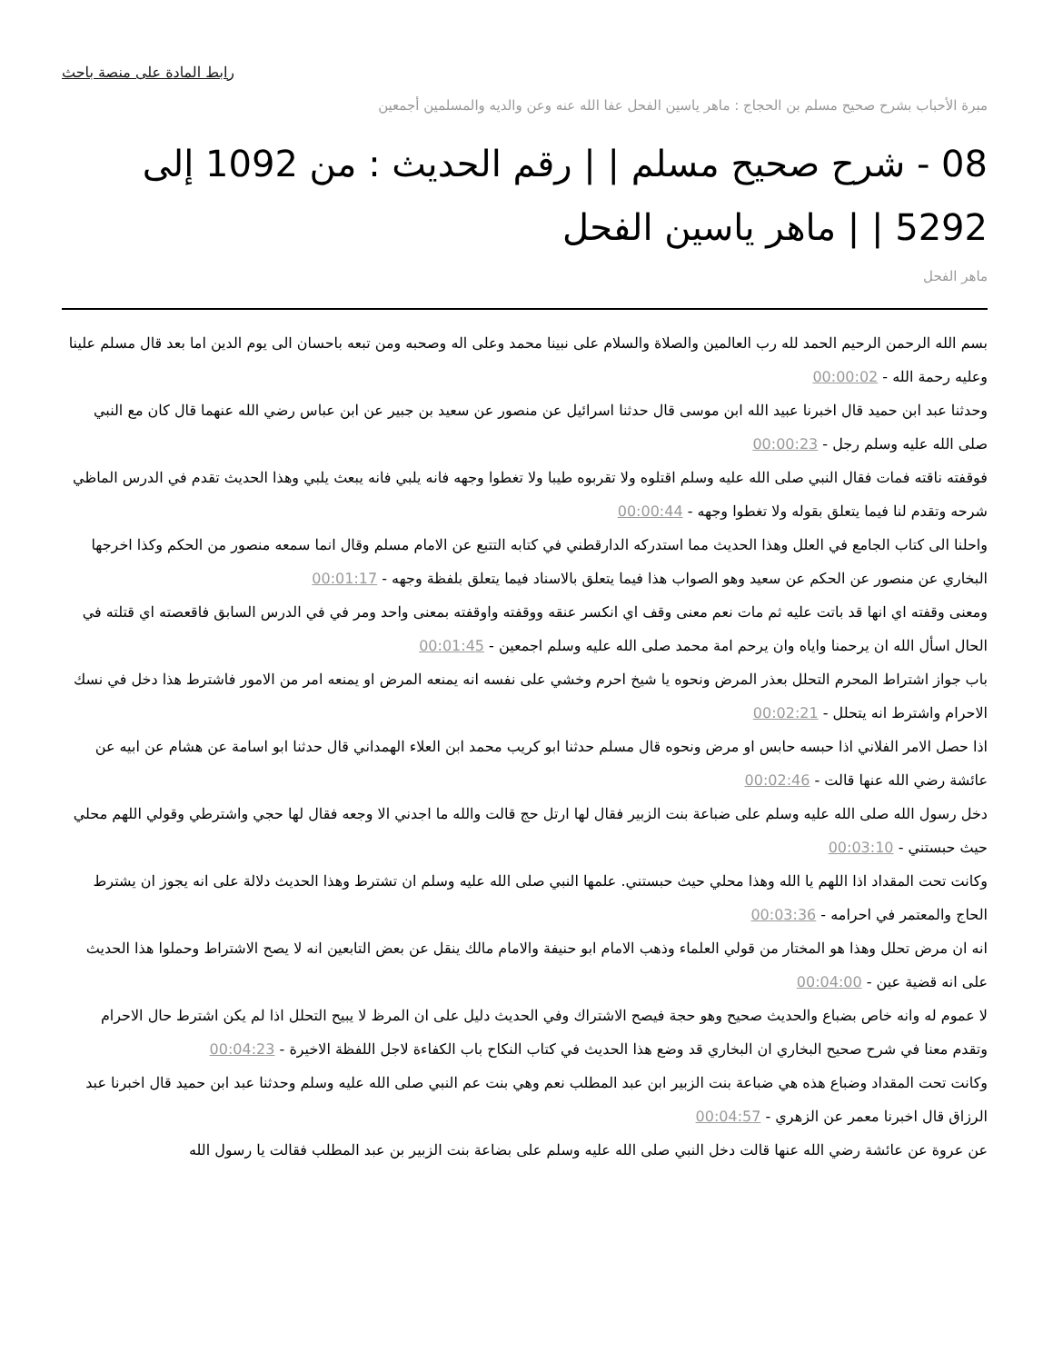رابط المادة على منصة باحث
مبرة الأحباب بشرح صحيح مسلم بن الحجاج : ماهر ياسين الفحل عفا الله عنه وعن والديه والمسلمين أجمعين
08 - شرح صحيح مسلم | | رقم الحديث : من 1092 إلى 5292 | | ماهر ياسين الفحل
ماهر الفحل
بسم الله الرحمن الرحيم الحمد لله رب العالمين والصلاة والسلام على نبينا محمد وعلى اله وصحبه ومن تبعه باحسان الى يوم الدين اما بعد قال مسلم علينا وعليه رحمة الله - 00:00:02
وحدثنا عبد ابن حميد قال اخبرنا عبيد الله ابن موسى قال حدثنا اسرائيل عن منصور عن سعيد بن جبير عن ابن عباس رضي الله عنهما قال كان مع النبي صلى الله عليه وسلم رجل - 00:00:23
فوقفته ناقته فمات فقال النبي صلى الله عليه وسلم اقتلوه ولا تقربوه طيبا ولا تغطوا وجهه فانه يلبي فانه يبعث يلبي وهذا الحديث تقدم في الدرس الماظي شرحه وتقدم لنا فيما يتعلق بقوله ولا تغطوا وجهه - 00:00:44
واحلنا الى كتاب الجامع في العلل وهذا الحديث مما استدركه الدارقطني في كتابه التتبع عن الامام مسلم وقال انما سمعه منصور من الحكم وكذا اخرجها البخاري عن منصور عن الحكم عن سعيد وهو الصواب هذا فيما يتعلق بالاسناد فيما يتعلق بلفظة وجهه - 00:01:17
ومعنى وقفته اي انها قد باتت عليه ثم مات نعم معنى وقف اي انكسر عنقه ووقفته واوقفته بمعنى واحد ومر في في الدرس السابق فاقعصته اي قتلته في الحال اسأل الله ان يرحمنا واياه وان يرحم امة محمد صلى الله عليه وسلم اجمعين - 00:01:45
باب جواز اشتراط المحرم التحلل بعذر المرض ونحوه يا شيخ احرم وخشي على نفسه انه يمنعه المرض او يمنعه امر من الامور فاشترط هذا دخل في نسك الاحرام واشترط انه يتحلل - 00:02:21
اذا حصل الامر الفلاني اذا حبسه حابس او مرض ونحوه قال مسلم حدثنا ابو كريب محمد ابن العلاء الهمداني قال حدثنا ابو اسامة عن هشام عن ابيه عن عائشة رضي الله عنها قالت - 00:02:46
دخل رسول الله صلى الله عليه وسلم على ضباعة بنت الزبير فقال لها ارتل حج قالت والله ما اجدني الا وجعه فقال لها حجي واشترطي وقولي اللهم محلي حيث حبستني - 00:03:10
وكانت تحت المقداد اذا اللهم يا الله وهذا محلي حيث حبستني. علمها النبي صلى الله عليه وسلم ان تشترط وهذا الحديث دلالة على انه يجوز ان يشترط الحاج والمعتمر في احرامه - 00:03:36
انه ان مرض تحلل وهذا هو المختار من قولي العلماء وذهب الامام ابو حنيفة والامام مالك ينقل عن بعض التابعين انه لا يصح الاشتراط وحملوا هذا الحديث على انه قضية عين - 00:04:00
لا عموم له وانه خاص بضباع والحديث صحيح وهو حجة فيصح الاشتراك وفي الحديث دليل على ان المرظ لا يبيح التحلل اذا لم يكن اشترط حال الاحرام وتقدم معنا في شرح صحيح البخاري ان البخاري قد وضع هذا الحديث في كتاب النكاح باب الكفاءة لاجل اللفظة الاخيرة - 00:04:23
وكانت تحت المقداد وضباع هذه هي ضباعة بنت الزبير ابن عبد المطلب نعم وهي بنت عم النبي صلى الله عليه وسلم وحدثنا عبد ابن حميد قال اخبرنا عبد الرزاق قال اخبرنا معمر عن الزهري - 00:04:57
عن عروة عن عائشة رضي الله عنها قالت دخل النبي صلى الله عليه وسلم على بضاعة بنت الزبير بن عبد المطلب فقالت يا رسول الله